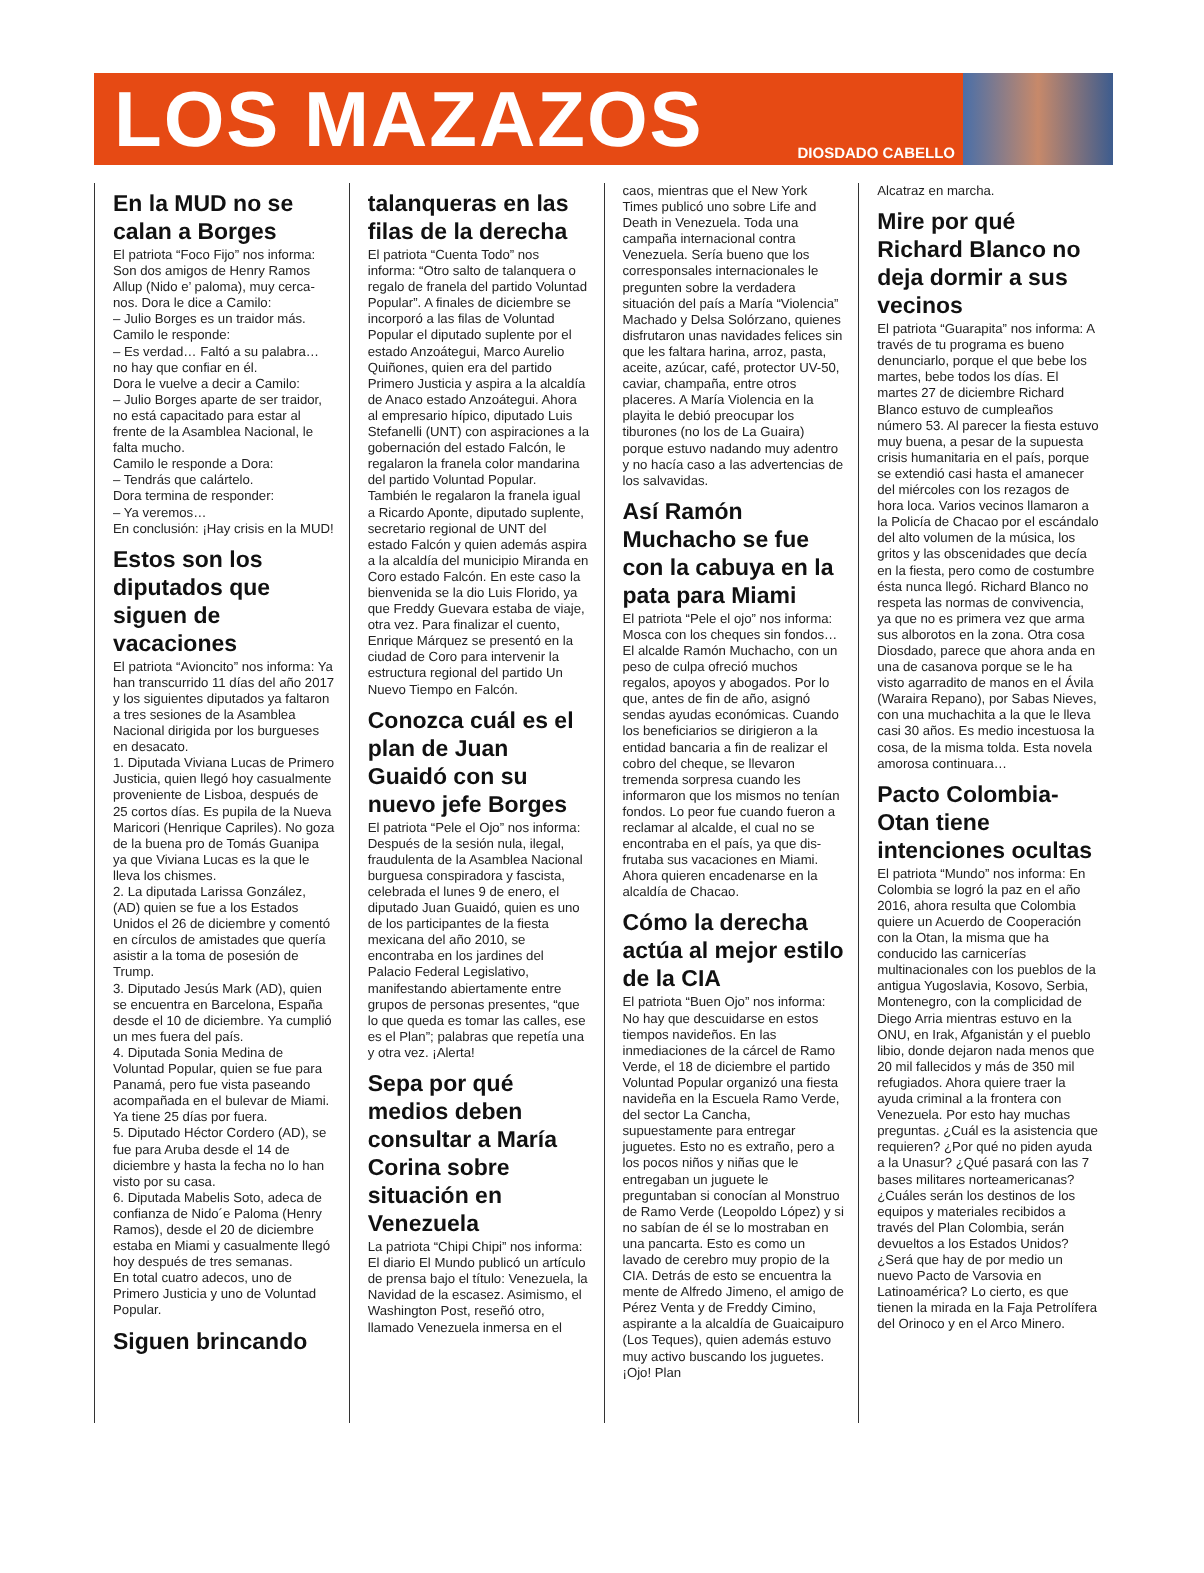LOS MAZAZOS
DIOSDADO CABELLO
En la MUD no se calan a Borges
El patriota “Foco Fijo” nos informa: Son dos amigos de Henry Ramos Allup (Nido e’ paloma), muy cerca­nos. Dora le dice a Camilo:
– Julio Borges es un traidor más.
Camilo le responde:
– Es verdad… Faltó a su palabra… no hay que confiar en él.
Dora le vuelve a decir a Camilo:
– Julio Borges aparte de ser traidor, no está capacitado para estar al frente de la Asamblea Nacional, le falta mucho.
Camilo le responde a Dora:
– Tendrás que calártelo.
Dora termina de responder:
– Ya veremos…
En conclusión: ¡Hay crisis en la MUD!
Estos son los diputados que siguen de vacaciones
El patriota “Avioncito” nos informa: Ya han transcurrido 11 días del año 2017 y los siguientes diputados ya faltaron a tres sesiones de la Asamblea Nacional dirigida por los burgueses en desacato.
1. Diputada Viviana Lucas de Primero Justicia, quien llegó hoy casualmente proveniente de Lisboa, después de 25 cortos días. Es pupila de la Nueva Maricori (Henrique Capriles). No goza de la buena pro de Tomás Guanipa ya que Viviana Lucas es la que le lleva los chismes.
2. La diputada Larissa González, (AD) quien se fue a los Estados Unidos el 26 de diciembre y comentó en círculos de amistades que quería asistir a la toma de posesión de Trump.
3. Diputado Jesús Mark (AD), quien se encuentra en Barcelona, España desde el 10 de diciembre. Ya cumplió un mes fuera del país.
4. Diputada Sonia Medina de Voluntad Popular, quien se fue para Panamá, pero fue vista paseando acompañada en el bulevar de Miami. Ya tiene 25 días por fuera.
5. Diputado Héctor Cordero (AD), se fue para Aruba desde el 14 de diciembre y hasta la fecha no lo han visto por su casa.
6. Diputada Mabelis Soto, adeca de confianza de Nido´e Paloma (Henry Ramos), desde el 20 de diciembre estaba en Miami y casualmente llegó hoy después de tres semanas.
En total cuatro adecos, uno de Primero Justicia y uno de Voluntad Popular.
Siguen brincando
talanqueras en las filas de la derecha
El patriota “Cuenta Todo” nos informa: “Otro salto de talanquera o regalo de franela del partido Voluntad Popular”. A finales de diciembre se incorporó a las filas de Voluntad Popular el diputado suplente por el estado Anzoátegui, Marco Aurelio Quiñones, quien era del partido Primero Justicia y aspira a la alcaldía de Anaco estado Anzoátegui. Ahora al empresario hípico, diputado Luis Stefanelli (UNT) con aspiraciones a la gobernación del estado Falcón, le regalaron la franela color mandarina del partido Voluntad Popular. También le regalaron la franela igual a Ricardo Aponte, diputado suplente, secretario regional de UNT del estado Falcón y quien además aspira a la alcaldía del municipio Miranda en Coro estado Falcón. En este caso la bienvenida se la dio Luis Florido, ya que Freddy Guevara estaba de viaje, otra vez. Para finalizar el cuento, Enrique Márquez se presentó en la ciudad de Coro para intervenir la estructura regional del partido Un Nuevo Tiempo en Falcón.
Conozca cuál es el plan de Juan Guaidó con su nuevo jefe Borges
El patriota “Pele el Ojo” nos informa: Después de la sesión nula, ilegal, fraudulenta de la Asamblea Nacional burguesa conspiradora y fascista, celebrada el lunes 9 de enero, el diputado Juan Guaidó, quien es uno de los participantes de la fiesta mexicana del año 2010, se encontraba en los jardines del Palacio Federal Legislativo, manifestando abiertamente entre grupos de personas presentes, “que lo que queda es tomar las calles, ese es el Plan”; palabras que repetía una y otra vez. ¡Alerta!
Sepa por qué medios deben consultar a María Corina sobre situación en Venezuela
La patriota “Chipi Chipi” nos informa: El diario El Mundo publicó un artículo de prensa bajo el título: Venezuela, la Navidad de la escasez. Asimismo, el Washington Post, reseñó otro, llamado Venezuela inmersa en el
caos, mientras que el New York Times publicó uno sobre Life and Death in Venezuela. Toda una campaña internacional contra Venezuela. Sería bueno que los corresponsales internacionales le pregunten sobre la verdadera situación del país a María “Violencia” Machado y Delsa Solórzano, quienes disfrutaron unas navidades felices sin que les faltara harina, arroz, pasta, aceite, azúcar, café, protector UV-50, caviar, champaña, entre otros placeres. A María Violencia en la playita le debió preocupar los tiburones (no los de La Guaira) porque estuvo nadando muy adentro y no hacía caso a las advertencias de los salvavidas.
Así Ramón Muchacho se fue con la cabuya en la pata para Miami
El patriota “Pele el ojo” nos informa: Mosca con los cheques sin fondos… El alcalde Ramón Muchacho, con un peso de culpa ofreció muchos regalos, apoyos y abogados. Por lo que, antes de fin de año, asignó sendas ayudas económicas. Cuando los benefi­ciarios se dirigieron a la entidad bancaria a fin de realizar el cobro del cheque, se llevaron tremenda sorpresa cuando les informaron que los mismos no tenían fon­dos. Lo peor fue cuando fueron a reclamar al alcalde, el cual no se encontraba en el país, ya que dis­frutaba sus vacaciones en Miami. Ahora quieren encadenarse en la alcaldía de Chacao.
Cómo la derecha actúa al mejor estilo de la CIA
El patriota “Buen Ojo” nos informa: No hay que descuidarse en estos tiempos navideños. En las inmediaciones de la cárcel de Ramo Verde, el 18 de diciembre el partido Voluntad Popular organizó una fiesta navideña en la Escuela Ramo Verde, del sector La Cancha, supuestamente para entregar juguetes. Esto no es extraño, pero a los pocos niños y niñas que le entregaban un juguete le preguntaban si conocían al Monstruo de Ramo Verde (Leopoldo López) y si no sabían de él se lo mostraban en una pancarta. Esto es como un lavado de cerebro muy propio de la CIA. Detrás de esto se encuentra la mente de Alfredo Jimeno, el amigo de Pérez Venta y de Freddy Cimino, aspirante a la alcaldía de Guaicaipuro (Los Teques), quien además estuvo muy activo buscando los juguetes. ¡Ojo! Plan
Alcatraz en marcha.
Mire por qué Richard Blanco no deja dormir a sus vecinos
El patriota “Guarapita” nos informa: A través de tu programa es bueno denunciarlo, porque el que bebe los martes, bebe todos los días. El martes 27 de diciembre Richard Blanco estuvo de cumpleaños número 53. Al parecer la fiesta estuvo muy buena, a pesar de la supuesta crisis humanitaria en el país, porque se extendió casi hasta el amanecer del miércoles con los rezagos de hora loca. Varios vecinos llamaron a la Policía de Chacao por el escándalo del alto volumen de la música, los gritos y las obscenidades que decía en la fiesta, pero como de costumbre ésta nunca llegó. Richard Blanco no respeta las normas de convivencia, ya que no es primera vez que arma sus alborotos en la zona. Otra cosa Diosdado, parece que ahora anda en una de casanova porque se le ha visto agarradito de manos en el Ávila (Waraira Repano), por Sabas Nieves, con una muchachita a la que le lleva casi 30 años. Es medio incestuosa la cosa, de la misma tolda. Esta novela amorosa continuara…
Pacto Colombia-Otan tiene intenciones ocultas
El patriota “Mundo” nos informa: En Colombia se logró la paz en el año 2016, ahora resulta que Colombia quiere un Acuerdo de Cooperación con la Otan, la misma que ha conducido las carnicerías multinacionales con los pueblos de la antigua Yugoslavia, Kosovo, Serbia, Montenegro, con la complicidad de Diego Arria mientras estuvo en la ONU, en Irak, Afganistán y el pueblo libio, donde dejaron nada menos que 20 mil fallecidos y más de 350 mil refugiados. Ahora quiere traer la ayuda criminal a la frontera con Venezuela. Por esto hay muchas preguntas. ¿Cuál es la asistencia que requieren? ¿Por qué no piden ayuda a la Unasur? ¿Qué pasará con las 7 bases militares norteamericanas? ¿Cuáles serán los destinos de los equipos y materiales recibidos a través del Plan Colombia, serán devueltos a los Estados Unidos? ¿Será que hay de por medio un nuevo Pacto de Varsovia en Latinoamérica? Lo cierto, es que tienen la mirada en la Faja Petrolífera del Orinoco y en el Arco Minero.